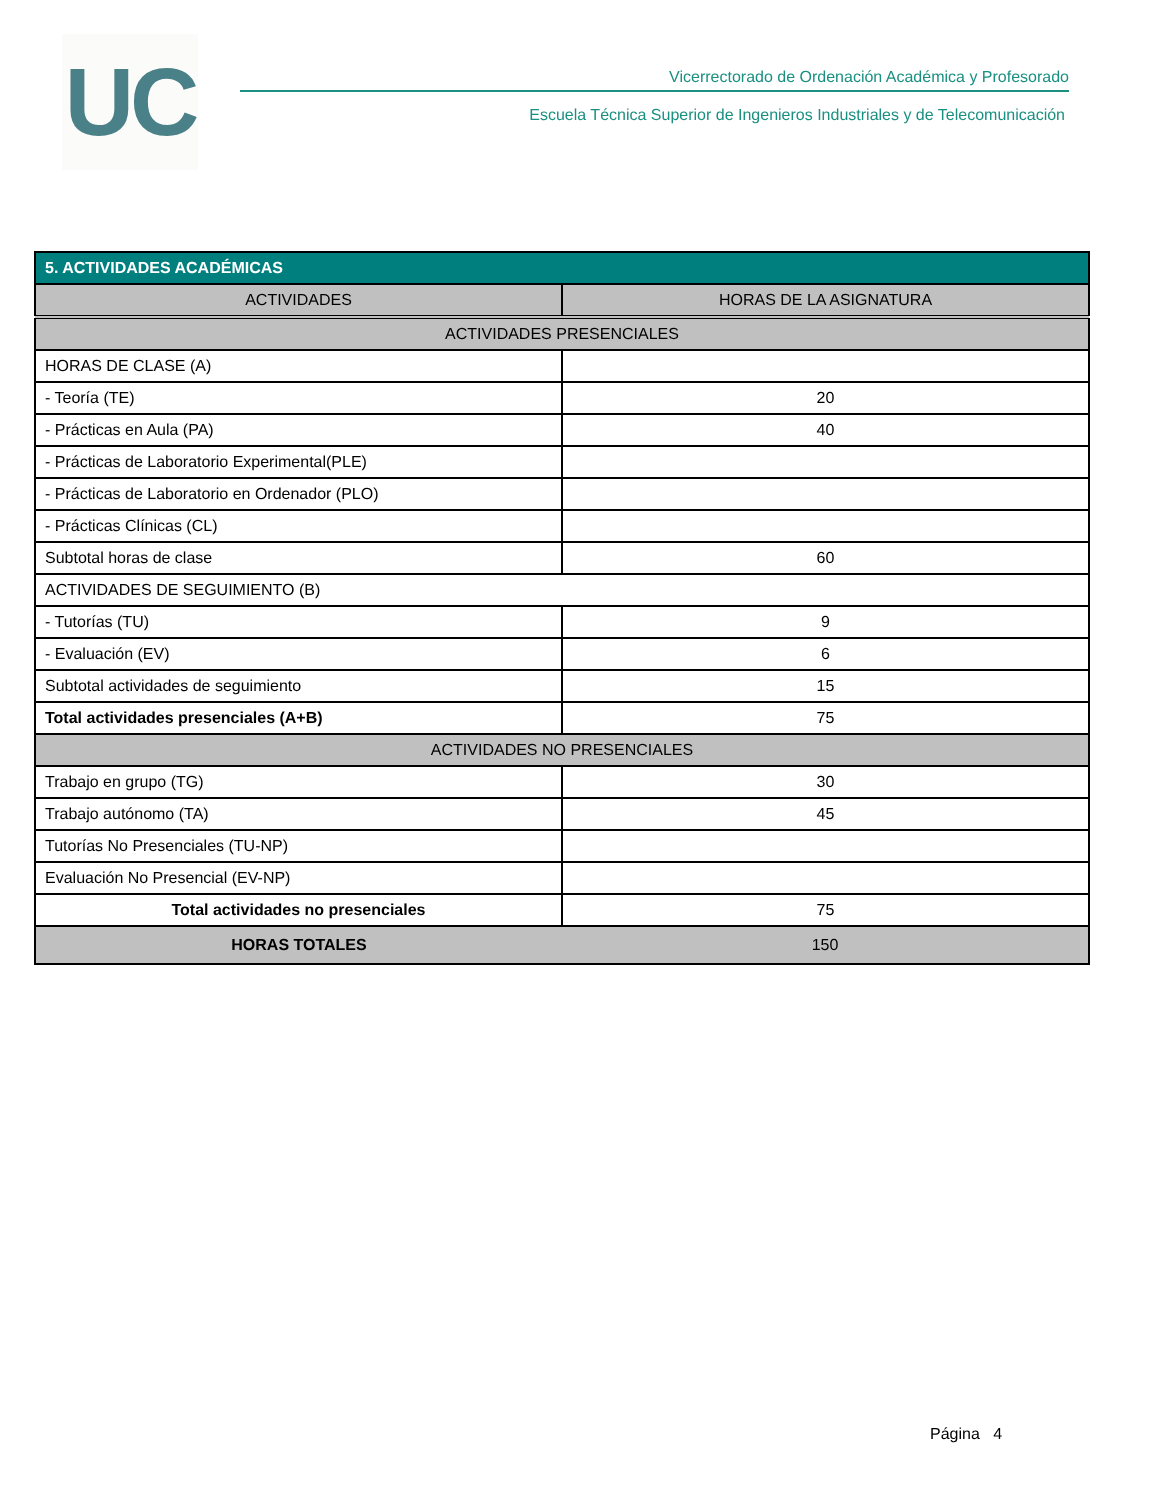UC
Vicerrectorado de Ordenación Académica y Profesorado
Escuela Técnica Superior de Ingenieros Industriales y de Telecomunicación
| 5. ACTIVIDADES ACADÉMICAS | |
| --- | --- |
| ACTIVIDADES | HORAS DE LA ASIGNATURA |
| ACTIVIDADES PRESENCIALES | |
| HORAS DE CLASE (A) | |
| - Teoría (TE) | 20 |
| - Prácticas en Aula (PA) | 40 |
| - Prácticas de Laboratorio Experimental(PLE) | |
| - Prácticas de Laboratorio en Ordenador (PLO) | |
| - Prácticas Clínicas (CL) | |
| Subtotal horas de clase | 60 |
| ACTIVIDADES DE SEGUIMIENTO (B) | |
| - Tutorías (TU) | 9 |
| - Evaluación (EV) | 6 |
| Subtotal actividades de seguimiento | 15 |
| Total actividades presenciales (A+B) | 75 |
| ACTIVIDADES NO PRESENCIALES | |
| Trabajo en grupo (TG) | 30 |
| Trabajo autónomo (TA) | 45 |
| Tutorías No Presenciales (TU-NP) | |
| Evaluación No Presencial (EV-NP) | |
| Total actividades no presenciales | 75 |
| HORAS TOTALES | 150 |
Página 4